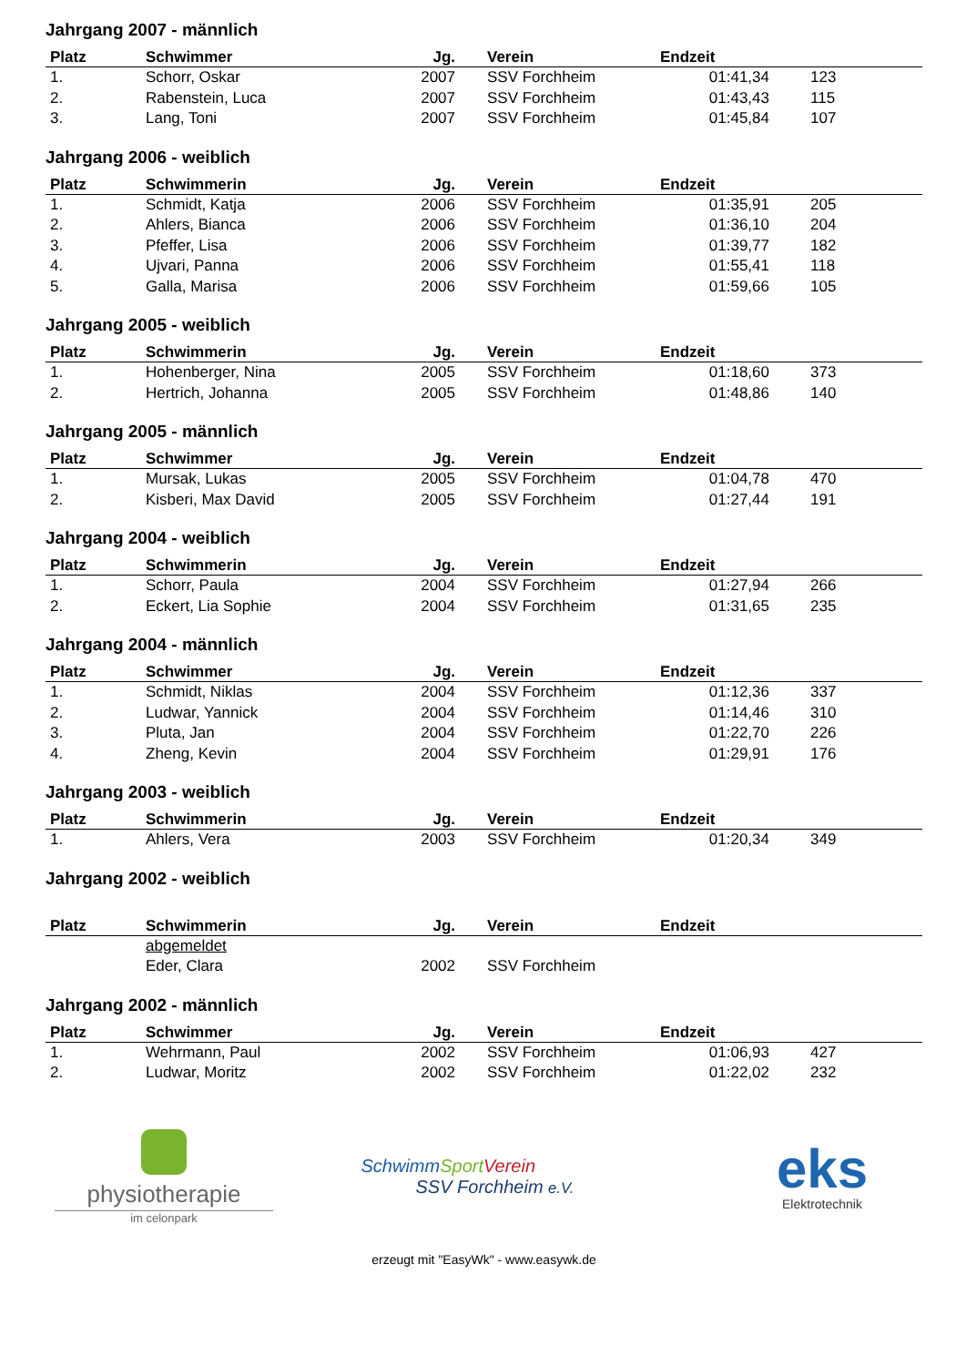Jahrgang 2007 - männlich
| Platz | Schwimmer | Jg. | Verein | Endzeit | |
| --- | --- | --- | --- | --- | --- |
| 1. | Schorr, Oskar | 2007 | SSV Forchheim | 01:41,34 | 123 |
| 2. | Rabenstein, Luca | 2007 | SSV Forchheim | 01:43,43 | 115 |
| 3. | Lang, Toni | 2007 | SSV Forchheim | 01:45,84 | 107 |
Jahrgang 2006 - weiblich
| Platz | Schwimmerin | Jg. | Verein | Endzeit | |
| --- | --- | --- | --- | --- | --- |
| 1. | Schmidt, Katja | 2006 | SSV Forchheim | 01:35,91 | 205 |
| 2. | Ahlers, Bianca | 2006 | SSV Forchheim | 01:36,10 | 204 |
| 3. | Pfeffer, Lisa | 2006 | SSV Forchheim | 01:39,77 | 182 |
| 4. | Ujvari, Panna | 2006 | SSV Forchheim | 01:55,41 | 118 |
| 5. | Galla, Marisa | 2006 | SSV Forchheim | 01:59,66 | 105 |
Jahrgang 2005 - weiblich
| Platz | Schwimmerin | Jg. | Verein | Endzeit | |
| --- | --- | --- | --- | --- | --- |
| 1. | Hohenberger, Nina | 2005 | SSV Forchheim | 01:18,60 | 373 |
| 2. | Hertrich, Johanna | 2005 | SSV Forchheim | 01:48,86 | 140 |
Jahrgang 2005 - männlich
| Platz | Schwimmer | Jg. | Verein | Endzeit | |
| --- | --- | --- | --- | --- | --- |
| 1. | Mursak, Lukas | 2005 | SSV Forchheim | 01:04,78 | 470 |
| 2. | Kisberi, Max David | 2005 | SSV Forchheim | 01:27,44 | 191 |
Jahrgang 2004 - weiblich
| Platz | Schwimmerin | Jg. | Verein | Endzeit | |
| --- | --- | --- | --- | --- | --- |
| 1. | Schorr, Paula | 2004 | SSV Forchheim | 01:27,94 | 266 |
| 2. | Eckert, Lia Sophie | 2004 | SSV Forchheim | 01:31,65 | 235 |
Jahrgang 2004 - männlich
| Platz | Schwimmer | Jg. | Verein | Endzeit | |
| --- | --- | --- | --- | --- | --- |
| 1. | Schmidt, Niklas | 2004 | SSV Forchheim | 01:12,36 | 337 |
| 2. | Ludwar, Yannick | 2004 | SSV Forchheim | 01:14,46 | 310 |
| 3. | Pluta, Jan | 2004 | SSV Forchheim | 01:22,70 | 226 |
| 4. | Zheng, Kevin | 2004 | SSV Forchheim | 01:29,91 | 176 |
Jahrgang 2003 - weiblich
| Platz | Schwimmerin | Jg. | Verein | Endzeit | |
| --- | --- | --- | --- | --- | --- |
| 1. | Ahlers, Vera | 2003 | SSV Forchheim | 01:20,34 | 349 |
Jahrgang 2002 - weiblich
| Platz | Schwimmerin | Jg. | Verein | Endzeit | |
| --- | --- | --- | --- | --- | --- |
| | abgemeldet | | | | |
| | Eder, Clara | 2002 | SSV Forchheim | | |
Jahrgang 2002 - männlich
| Platz | Schwimmer | Jg. | Verein | Endzeit | |
| --- | --- | --- | --- | --- | --- |
| 1. | Wehrmann, Paul | 2002 | SSV Forchheim | 01:06,93 | 427 |
| 2. | Ludwar, Moritz | 2002 | SSV Forchheim | 01:22,02 | 232 |
physiotherapie
im celonpark
Schwimm Sport Verein
SSV Forchheim e.V.
eks
Elektrotechnik
erzeugt mit "EasyWk" - www.easywk.de